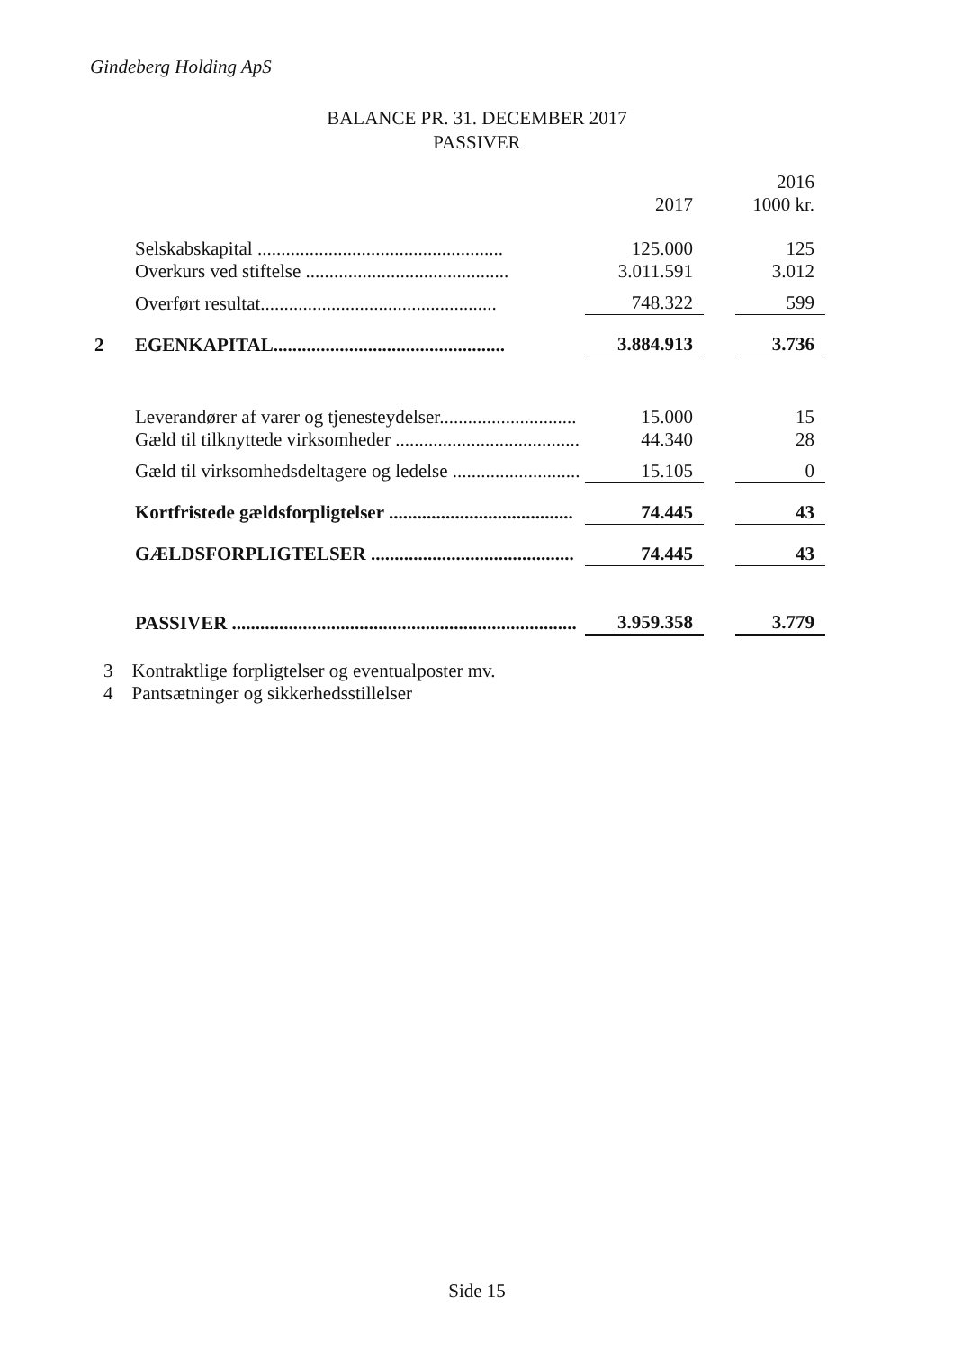Gindeberg Holding ApS
BALANCE PR. 31. DECEMBER 2017
PASSIVER
| | | | | 2016 |
| | | 2017 | | 1000 kr. |
| | Selskabskapital .................................................... | 125.000 | | 125 |
| | Overkurs ved stiftelse ........................................... | 3.011.591 | | 3.012 |
| | Overført resultat.................................................. | 748.322 | | 599 |
| 2 | EGENKAPITAL................................................. | 3.884.913 | | 3.736 |
| | Leverandører af varer og tjenesteydelser............................. | 15.000 | | 15 |
| | Gæld til tilknyttede virksomheder ....................................... | 44.340 | | 28 |
| | Gæld til virksomhedsdeltagere og ledelse ........................... | 15.105 | | 0 |
| | Kortfristede gældsforpligtelser ....................................... | 74.445 | | 43 |
| | GÆLDSFORPLIGTELSER ........................................... | 74.445 | | 43 |
| | PASSIVER ......................................................................... | 3.959.358 | | 3.779 |
3 Kontraktlige forpligtelser og eventualposter mv.
4 Pantsætninger og sikkerhedsstillelser
Side 15